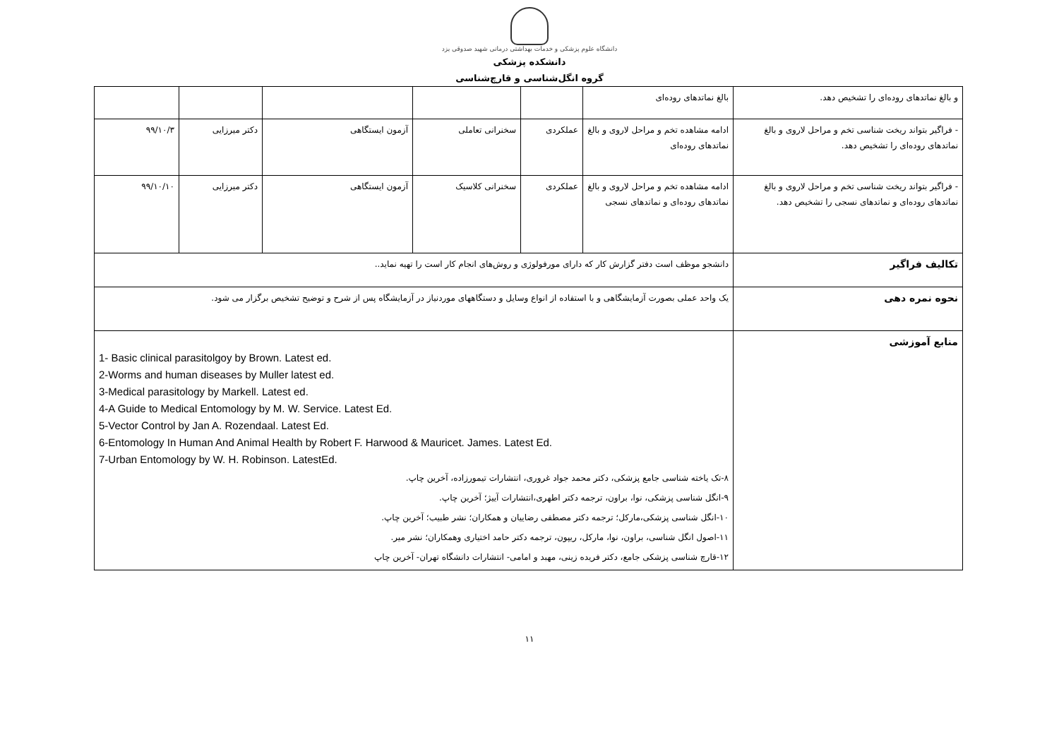دانشگاه علوم پزشکی و خدمات بهداشتی درمانی شهید صدوقی یزد
دانشکده پزشکی
گروه انگل‌شناسی و قارچ‌شناسی
| و بالغ نماتدهای روده‌ای را تشخیص دهد. | بالغ نماتدهای روده‌ای | | | | | |
| - فراگیر بتواند ریخت شناسی تخم و مراحل لاروی و بالغ نماتدهای روده‌ای را تشخیص دهد. | ادامه مشاهده تخم و مراحل لاروی و بالغ نماتدهای روده‌ای | عملکردی | سخنرانی تعاملی | آزمون ایستگاهی | دکتر میرزایی | ۹۹/۱۰/۳ |
| - فراگیر بتواند ریخت شناسی تخم و مراحل لاروی و بالغ نماتدهای روده‌ای و نماتدهای نسجی را تشخیص دهد. | ادامه مشاهده تخم و مراحل لاروی و بالغ نماتدهای روده‌ای و نماتدهای نسجی | عملکردی | سخنرانی کلاسیک | آزمون ایستگاهی | دکتر میرزایی | ۹۹/۱۰/۱۰ |
| تکالیف فراگیر | دانشجو موظف است دفتر گزارش کار که دارای مورفولوژی و روش‌های انجام کار است را تهیه نماید.. | | | | | |
| نحوه نمره دهی | یک واحد عملی بصورت آزمایشگاهی و با استفاده از انواع وسایل و دستگاههای موردنیاز در آزمایشگاه پس از شرح و توضیح تشخیص برگزار می شود. | | | | | |
| منابع آموزشی | 1- Basic clinical parasitolgoy by Brown. Latest ed. 2-Worms and human diseases by Muller latest ed. 3-Medical parasitology by Markell. Latest ed. 4-A Guide to Medical Entomology by M. W. Service. Latest Ed. 5-Vector Control by Jan A. Rozendaal. Latest Ed. 6-Entomology In Human And Animal Health by Robert F. Harwood & Mauricet. James. Latest Ed. 7-Urban Entomology by W. H. Robinson. LatestEd. ۸-تک یاخته شناسی جامع پزشکی، دکتر محمد جواد غروری، انتشارات تیمورزاده، آخرین چاپ. ۹-انگل شناسی پزشکی، نوا، براون، ترجمه دکتر اطهری،انتشارات آییژ؛ آخرین چاپ. ۱۰-انگل شناسی پزشکی،مارکل؛ ترجمه دکتر مصطفی رضاییان و همکاران؛ نشر طبیب؛ آخرین چاپ. ۱۱-اصول انگل شناسی، براون، نوا، مارکل، ریپون، ترجمه دکتر حامد اختیاری وهمکاران؛ نشر میر. ۱۲-قارچ شناسی پزشکی جامع، دکتر فریده زینی، مهبد و امامی- انتشارات دانشگاه تهران- آخرین چاپ | | | | | |
۱۱